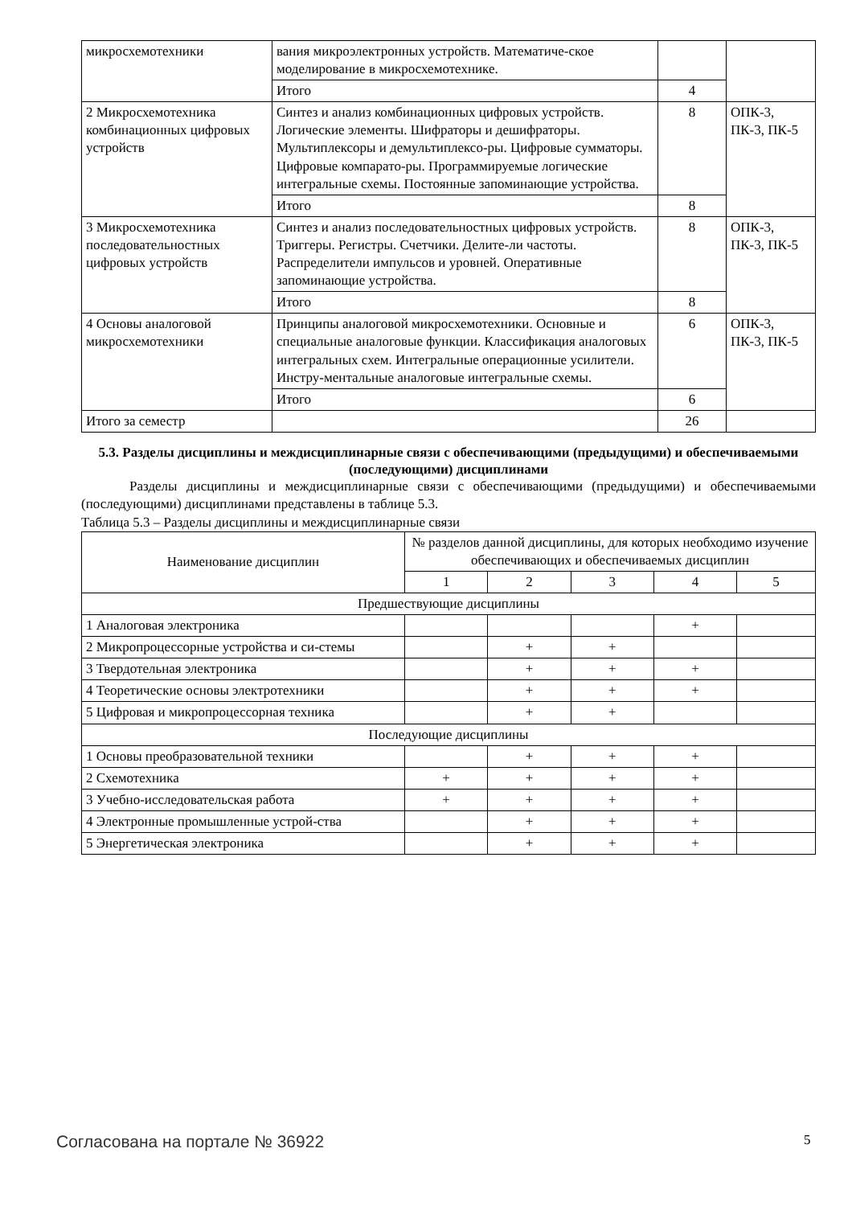| микросхемотехники | вания микроэлектронных устройств. Математиче-ское моделирование в микросхемотехнике. | | |
| | Итого | 4 | |
| 2 Микросхемотехника комбинационных цифровых устройств | Синтез и анализ комбинационных цифровых устройств. Логические элементы. Шифраторы и дешифраторы. Мультиплексоры и демультиплексо-ры. Цифровые сумматоры. Цифровые компарато-ры. Программируемые логические интегральные схемы. Постоянные запоминающие устройства. | 8 | ОПК-3, ПК-3, ПК-5 |
| | Итого | 8 | |
| 3 Микросхемотехника последовательностных цифровых устройств | Синтез и анализ последовательностных цифровых устройств. Триггеры. Регистры. Счетчики. Делите-ли частоты. Распределители импульсов и уровней. Оперативные запоминающие устройства. | 8 | ОПК-3, ПК-3, ПК-5 |
| | Итого | 8 | |
| 4 Основы аналоговой микросхемотехники | Принципы аналоговой микросхемотехники. Основные и специальные аналоговые функции. Классификация аналоговых интегральных схем. Интегральные операционные усилители. Инстру-ментальные аналоговые интегральные схемы. | 6 | ОПК-3, ПК-3, ПК-5 |
| | Итого | 6 | |
| Итого за семестр | | 26 | |
5.3. Разделы дисциплины и междисциплинарные связи с обеспечивающими (предыдущими) и обеспечиваемыми (последующими) дисциплинами
Разделы дисциплины и междисциплинарные связи с обеспечивающими (предыдущими) и обеспечиваемыми (последующими) дисциплинами представлены в таблице 5.3.
Таблица 5.3 – Разделы дисциплины и междисциплинарные связи
| Наименование дисциплин | № разделов данной дисциплины, для которых необходимо изучение обеспечивающих и обеспечиваемых дисциплин | | | | |
| --- | --- | --- | --- | --- | --- |
| | 1 | 2 | 3 | 4 | 5 |
| Предшествующие дисциплины | | | | | |
| 1 Аналоговая электроника | | | | + | |
| 2 Микропроцессорные устройства и си-стемы | | + | + | | |
| 3 Твердотельная электроника | | + | + | + | |
| 4 Теоретические основы электротехники | | + | + | + | |
| 5 Цифровая и микропроцессорная техника | | + | + | | |
| Последующие дисциплины | | | | | |
| 1 Основы преобразовательной техники | | + | + | + | |
| 2 Схемотехника | + | + | + | + | |
| 3 Учебно-исследовательская работа | + | + | + | + | |
| 4 Электронные промышленные устрой-ства | | + | + | + | |
| 5 Энергетическая электроника | | + | + | + | |
Согласована на портале № 36922 5